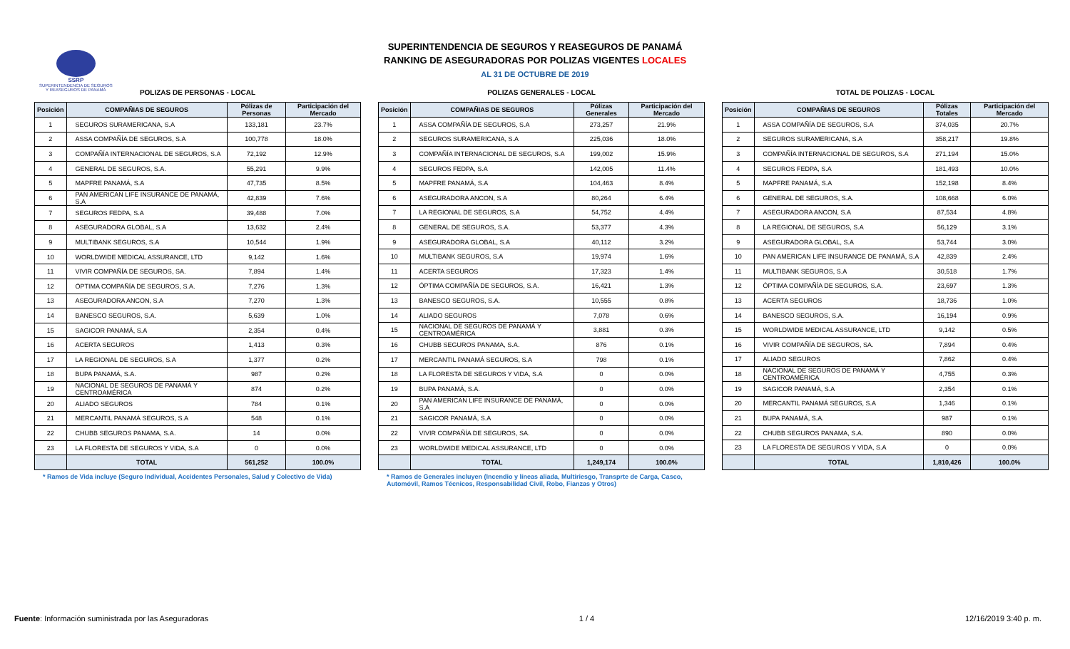SSRP
SUPERINTENDENCIA DE SEGUROS
Y REASEGUROS DE PANAMÁ
SUPERINTENDENCIA DE SEGUROS Y REASEGUROS DE PANAMÁ
RANKING DE ASEGURADORAS POR POLIZAS VIGENTES LOCALES
AL 31 DE OCTUBRE DE 2019
POLIZAS DE PERSONAS - LOCAL
| Posición | COMPAÑIAS DE SEGUROS | Pólizas de Personas | Participación del Mercado |
| --- | --- | --- | --- |
| 1 | SEGUROS SURAMERICANA, S.A | 133,181 | 23.7% |
| 2 | ASSA COMPAÑÍA DE SEGUROS, S.A | 100,778 | 18.0% |
| 3 | COMPAÑÍA INTERNACIONAL DE SEGUROS, S.A | 72,192 | 12.9% |
| 4 | GENERAL DE SEGUROS, S.A. | 55,291 | 9.9% |
| 5 | MAPFRE PANAMÁ, S.A | 47,735 | 8.5% |
| 6 | PAN AMERICAN LIFE INSURANCE DE PANAMÁ, S.A | 42,839 | 7.6% |
| 7 | SEGUROS FEDPA, S.A | 39,488 | 7.0% |
| 8 | ASEGURADORA GLOBAL, S.A | 13,632 | 2.4% |
| 9 | MULTIBANK SEGUROS, S.A | 10,544 | 1.9% |
| 10 | WORLDWIDE MEDICAL ASSURANCE, LTD | 9,142 | 1.6% |
| 11 | VIVIR COMPAÑÍA DE SEGUROS, SA. | 7,894 | 1.4% |
| 12 | ÓPTIMA COMPAÑÍA DE SEGUROS, S.A. | 7,276 | 1.3% |
| 13 | ASEGURADORA ANCON, S.A | 7,270 | 1.3% |
| 14 | BANESCO SEGUROS, S.A. | 5,639 | 1.0% |
| 15 | SAGICOR PANAMÁ, S.A | 2,354 | 0.4% |
| 16 | ACERTA SEGUROS | 1,413 | 0.3% |
| 17 | LA REGIONAL DE SEGUROS, S.A | 1,377 | 0.2% |
| 18 | BUPA PANAMÁ, S.A. | 987 | 0.2% |
| 19 | NACIONAL DE SEGUROS DE PANAMÁ Y CENTROAMÉRICA | 874 | 0.2% |
| 20 | ALIADO SEGUROS | 784 | 0.1% |
| 21 | MERCANTIL PANAMÁ SEGUROS, S.A | 548 | 0.1% |
| 22 | CHUBB SEGUROS PANAMA, S.A. | 14 | 0.0% |
| 23 | LA FLORESTA DE SEGUROS Y VIDA, S.A | 0 | 0.0% |
| | TOTAL | 561,252 | 100.0% |
* Ramos de Vida incluye (Seguro Individual, Accidentes Personales, Salud y Colectivo de Vida)
POLIZAS GENERALES - LOCAL
| Posición | COMPAÑIAS DE SEGUROS | Pólizas Generales | Participación del Mercado |
| --- | --- | --- | --- |
| 1 | ASSA COMPAÑÍA DE SEGUROS, S.A | 273,257 | 21.9% |
| 2 | SEGUROS SURAMERICANA, S.A | 225,036 | 18.0% |
| 3 | COMPAÑÍA INTERNACIONAL DE SEGUROS, S.A | 199,002 | 15.9% |
| 4 | SEGUROS FEDPA, S.A | 142,005 | 11.4% |
| 5 | MAPFRE PANAMÁ, S.A | 104,463 | 8.4% |
| 6 | ASEGURADORA ANCON, S.A | 80,264 | 6.4% |
| 7 | LA REGIONAL DE SEGUROS, S.A | 54,752 | 4.4% |
| 8 | GENERAL DE SEGUROS, S.A. | 53,377 | 4.3% |
| 9 | ASEGURADORA GLOBAL, S.A | 40,112 | 3.2% |
| 10 | MULTIBANK SEGUROS, S.A | 19,974 | 1.6% |
| 11 | ACERTA SEGUROS | 17,323 | 1.4% |
| 12 | ÓPTIMA COMPAÑÍA DE SEGUROS, S.A. | 16,421 | 1.3% |
| 13 | BANESCO SEGUROS, S.A. | 10,555 | 0.8% |
| 14 | ALIADO SEGUROS | 7,078 | 0.6% |
| 15 | NACIONAL DE SEGUROS DE PANAMÁ Y CENTROAMÉRICA | 3,881 | 0.3% |
| 16 | CHUBB SEGUROS PANAMA, S.A. | 876 | 0.1% |
| 17 | MERCANTIL PANAMÁ SEGUROS, S.A | 798 | 0.1% |
| 18 | LA FLORESTA DE SEGUROS Y VIDA, S.A | 0 | 0.0% |
| 19 | BUPA PANAMÁ, S.A. | 0 | 0.0% |
| 20 | PAN AMERICAN LIFE INSURANCE DE PANAMÁ, S.A | 0 | 0.0% |
| 21 | SAGICOR PANAMÁ, S.A | 0 | 0.0% |
| 22 | VIVIR COMPAÑÍA DE SEGUROS, SA. | 0 | 0.0% |
| 23 | WORLDWIDE MEDICAL ASSURANCE, LTD | 0 | 0.0% |
| | TOTAL | 1,249,174 | 100.0% |
* Ramos de Generales incluyen (Incendio y líneas aliada, Multiriesgo, Transprte de Carga, Casco, Automóvil, Ramos Técnicos, Responsabilidad Civil, Robo, Fianzas y Otros)
TOTAL DE POLIZAS - LOCAL
| Posición | COMPAÑIAS DE SEGUROS | Pólizas Totales | Participación del Mercado |
| --- | --- | --- | --- |
| 1 | ASSA COMPAÑÍA DE SEGUROS, S.A | 374,035 | 20.7% |
| 2 | SEGUROS SURAMERICANA, S.A | 358,217 | 19.8% |
| 3 | COMPAÑÍA INTERNACIONAL DE SEGUROS, S.A | 271,194 | 15.0% |
| 4 | SEGUROS FEDPA, S.A | 181,493 | 10.0% |
| 5 | MAPFRE PANAMÁ, S.A | 152,198 | 8.4% |
| 6 | GENERAL DE SEGUROS, S.A. | 108,668 | 6.0% |
| 7 | ASEGURADORA ANCON, S.A | 87,534 | 4.8% |
| 8 | LA REGIONAL DE SEGUROS, S.A | 56,129 | 3.1% |
| 9 | ASEGURADORA GLOBAL, S.A | 53,744 | 3.0% |
| 10 | PAN AMERICAN LIFE INSURANCE DE PANAMÁ, S.A | 42,839 | 2.4% |
| 11 | MULTIBANK SEGUROS, S.A | 30,518 | 1.7% |
| 12 | ÓPTIMA COMPAÑÍA DE SEGUROS, S.A. | 23,697 | 1.3% |
| 13 | ACERTA SEGUROS | 18,736 | 1.0% |
| 14 | BANESCO SEGUROS, S.A. | 16,194 | 0.9% |
| 15 | WORLDWIDE MEDICAL ASSURANCE, LTD | 9,142 | 0.5% |
| 16 | VIVIR COMPAÑÍA DE SEGUROS, SA. | 7,894 | 0.4% |
| 17 | ALIADO SEGUROS | 7,862 | 0.4% |
| 18 | NACIONAL DE SEGUROS DE PANAMÁ Y CENTROAMÉRICA | 4,755 | 0.3% |
| 19 | SAGICOR PANAMÁ, S.A | 2,354 | 0.1% |
| 20 | MERCANTIL PANAMÁ SEGUROS, S.A | 1,346 | 0.1% |
| 21 | BUPA PANAMÁ, S.A. | 987 | 0.1% |
| 22 | CHUBB SEGUROS PANAMA, S.A. | 890 | 0.0% |
| 23 | LA FLORESTA DE SEGUROS Y VIDA, S.A | 0 | 0.0% |
| | TOTAL | 1,810,426 | 100.0% |
Fuente: Información suministrada por las Aseguradoras 1 / 4 12/16/2019 3:40 p. m.